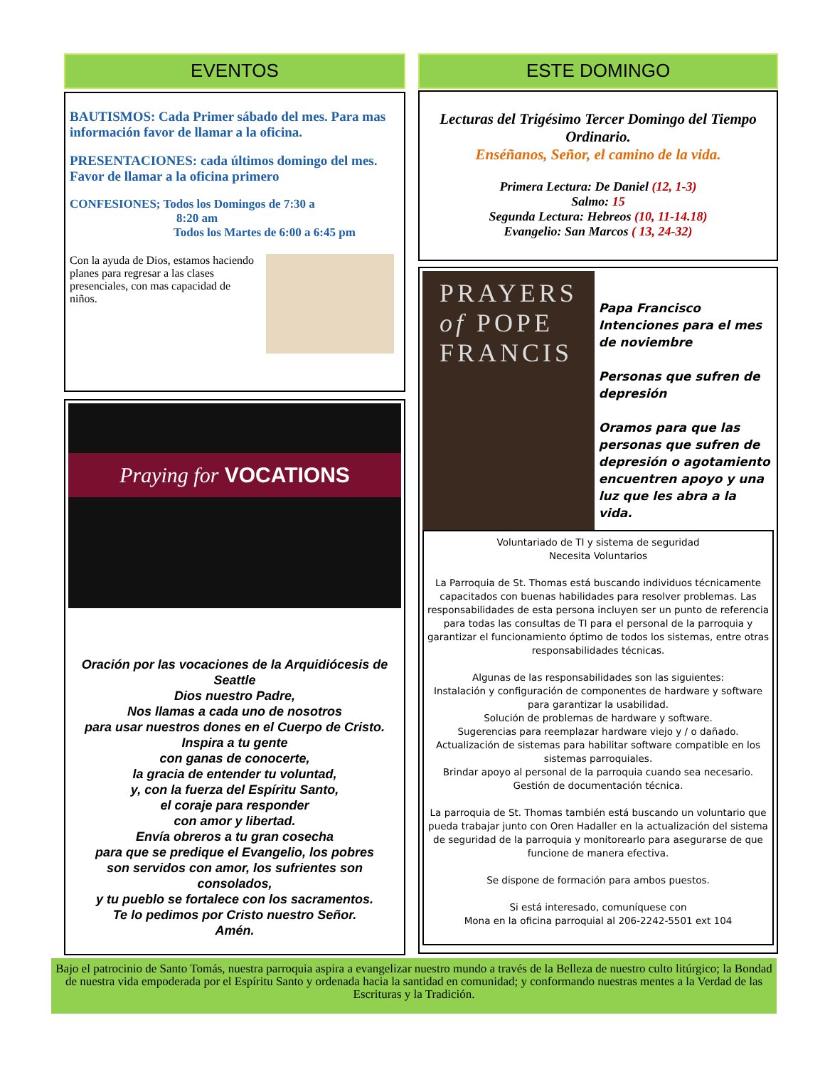EVENTOS
BAUTISMOS: Cada Primer sábado del mes. Para mas información favor de llamar a la oficina.
PRESENTACIONES: cada últimos domingo del mes. Favor de llamar a la oficina primero
CONFESIONES; Todos los Domingos de 7:30 a
8:20 am
Todos los Martes de 6:00 a 6:45 pm
Con la ayuda de Dios, estamos haciendo planes para regresar a las clases presenciales, con mas capacidad de niños.
Praying for VOCATIONS
Oración por las vocaciones de la Arquidiócesis de Seattle
Dios nuestro Padre,
Nos llamas a cada uno de nosotros
para usar nuestros dones en el Cuerpo de Cristo.
Inspira a tu gente
con ganas de conocerte,
la gracia de entender tu voluntad,
y, con la fuerza del Espíritu Santo,
el coraje para responder
con amor y libertad.
Envía obreros a tu gran cosecha
para que se predique el Evangelio, los pobres
son servidos con amor, los sufrientes son consolados,
y tu pueblo se fortalece con los sacramentos.
Te lo pedimos por Cristo nuestro Señor.
Amén.
ESTE DOMINGO
Lecturas del Trigésimo Tercer Domingo del Tiempo Ordinario.
Enséñanos, Señor, el camino de la vida.
Primera Lectura: De Daniel (12, 1-3)
Salmo: 15
Segunda Lectura: Hebreos (10, 11-14.18)
Evangelio: San Marcos ( 13, 24-32)
PRAYERS
of POPE
FRANCIS
Papa Francisco
Intenciones para el mes de noviembre
Personas que sufren de depresión
Oramos para que las personas que sufren de depresión o agotamiento encuentren apoyo y una luz que les abra a la vida.
Voluntariado de TI y sistema de seguridad
Necesita Voluntarios
La Parroquia de St. Thomas está buscando individuos técnicamente capacitados con buenas habilidades para resolver problemas. Las responsabilidades de esta persona incluyen ser un punto de referencia para todas las consultas de TI para el personal de la parroquia y garantizar el funcionamiento óptimo de todos los sistemas, entre otras responsabilidades técnicas.
Algunas de las responsabilidades son las siguientes:
Instalación y configuración de componentes de hardware y software para garantizar la usabilidad.
Solución de problemas de hardware y software.
Sugerencias para reemplazar hardware viejo y / o dañado.
Actualización de sistemas para habilitar software compatible en los sistemas parroquiales.
Brindar apoyo al personal de la parroquia cuando sea necesario.
Gestión de documentación técnica.
La parroquia de St. Thomas también está buscando un voluntario que pueda trabajar junto con Oren Hadaller en la actualización del sistema de seguridad de la parroquia y monitorearlo para asegurarse de que funcione de manera efectiva.
Se dispone de formación para ambos puestos.
Si está interesado, comuníquese con
Mona en la oficina parroquial al 206-2242-5501 ext 104
Bajo el patrocinio de Santo Tomás, nuestra parroquia aspira a evangelizar nuestro mundo a través de la Belleza de nuestro culto litúrgico; la Bondad de nuestra vida empoderada por el Espíritu Santo y ordenada hacia la santidad en comunidad; y conformando nuestras mentes a la Verdad de las Escrituras y la Tradición.